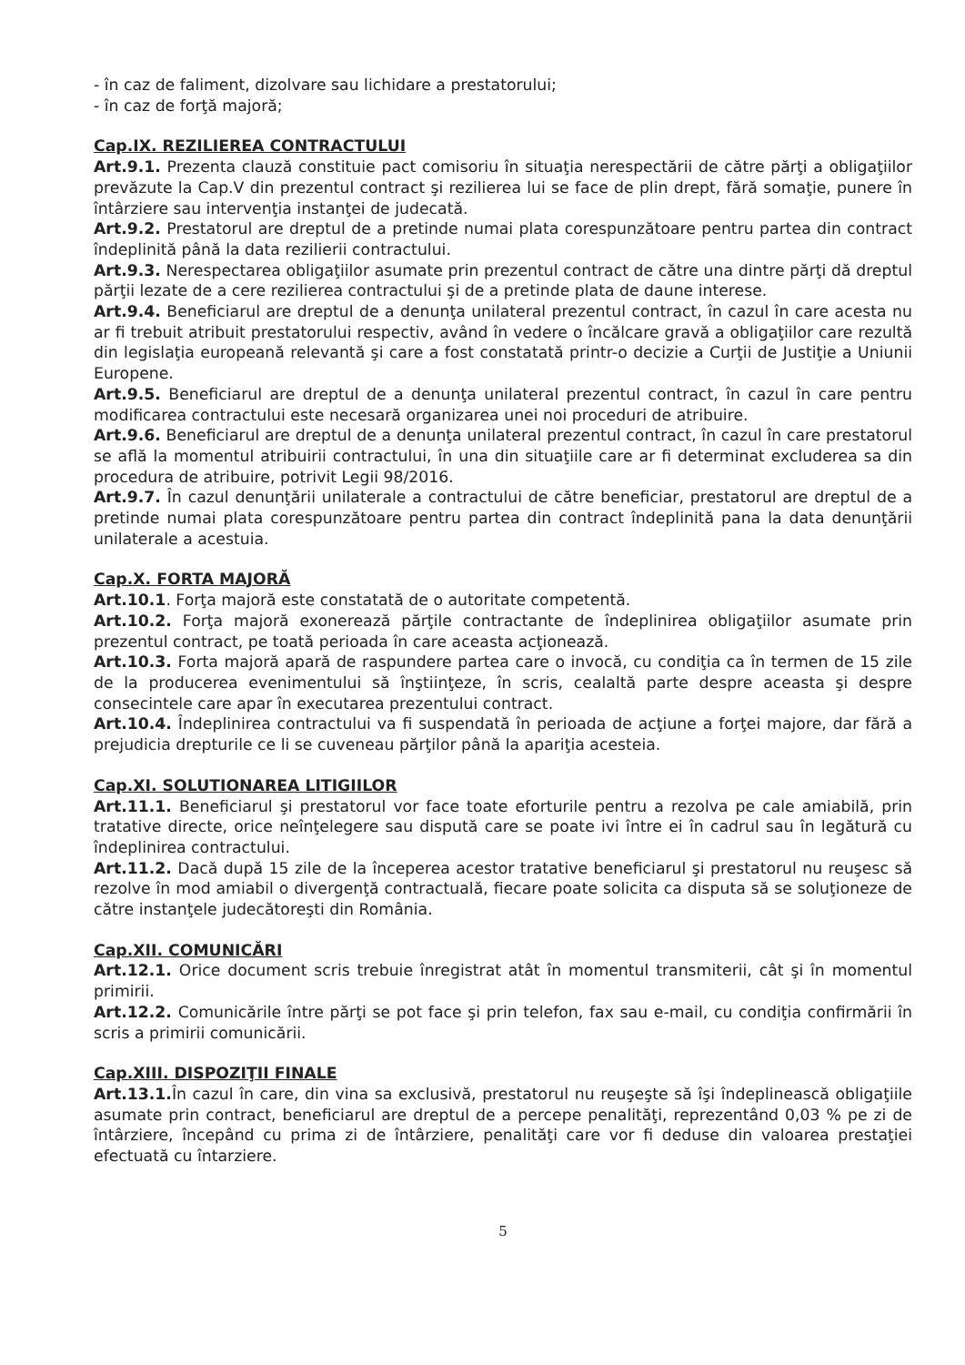- în caz de faliment, dizolvare sau lichidare a prestatorului;
- în caz de forţă majoră;
Cap.IX. REZILIEREA CONTRACTULUI
Art.9.1. Prezenta clauză constituie pact comisoriu în situaţia nerespectării de către părţi a obligaţiilor prevăzute la Cap.V din prezentul contract şi rezilierea lui se face de plin drept, fără somaţie, punere în întârziere sau intervenţia instanţei de judecată.
Art.9.2. Prestatorul are dreptul de a pretinde numai plata corespunzătoare pentru partea din contract îndeplinită până la data rezilierii contractului.
Art.9.3. Nerespectarea obligaţiilor asumate prin prezentul contract de către una dintre părţi dă dreptul părţii lezate de a cere rezilierea contractului şi de a pretinde plata de daune interese.
Art.9.4. Beneficiarul are dreptul de a denunţa unilateral prezentul contract, în cazul în care acesta nu ar fi trebuit atribuit prestatorului respectiv, având în vedere o încălcare gravă a obligaţiilor care rezultă din legislaţia europeană relevantă şi care a fost constatată printr-o decizie a Curţii de Justiţie a Uniunii Europene.
Art.9.5. Beneficiarul are dreptul de a denunţa unilateral prezentul contract, în cazul în care pentru modificarea contractului este necesară organizarea unei noi proceduri de atribuire.
Art.9.6. Beneficiarul are dreptul de a denunţa unilateral prezentul contract, în cazul în care prestatorul se află la momentul atribuirii contractului, în una din situaţiile care ar fi determinat excluderea sa din procedura de atribuire, potrivit Legii 98/2016.
Art.9.7. În cazul denunţării unilaterale a contractului de către beneficiar, prestatorul are dreptul de a pretinde numai plata corespunzătoare pentru partea din contract îndeplinită pana la data denunţării unilaterale a acestuia.
Cap.X. FORTA MAJORĂ
Art.10.1. Forţa majoră este constatată de o autoritate competentă.
Art.10.2. Forţa majoră exonerează părţile contractante de îndeplinirea obligaţiilor asumate prin prezentul contract, pe toată perioada în care aceasta acţionează.
Art.10.3. Forta majoră apară de raspundere partea care o invocă, cu condiţia ca în termen de 15 zile de la producerea evenimentului să înştiinţeze, în scris, cealaltă parte despre aceasta şi despre consecintele care apar în executarea prezentului contract.
Art.10.4. Îndeplinirea contractului va fi suspendată în perioada de acţiune a forţei majore, dar fără a prejudicia drepturile ce li se cuveneau părţilor până la apariţia acesteia.
Cap.XI. SOLUTIONAREA LITIGIILOR
Art.11.1. Beneficiarul şi prestatorul vor face toate eforturile pentru a rezolva pe cale amiabilă, prin tratative directe, orice neînţelegere sau dispută care se poate ivi între ei în cadrul sau în legătură cu îndeplinirea contractului.
Art.11.2. Dacă după 15 zile de la începerea acestor tratative beneficiarul şi prestatorul nu reuşesc să rezolve în mod amiabil o divergenţă contractuală, fiecare poate solicita ca disputa să se soluţioneze de către instanţele judecătoreşti din România.
Cap.XII. COMUNICĂRI
Art.12.1. Orice document scris trebuie înregistrat atât în momentul transmiterii, cât şi în momentul primirii.
Art.12.2. Comunicările între părţi se pot face şi prin telefon, fax sau e-mail, cu condiţia confirmării în scris a primirii comunicării.
Cap.XIII. DISPOZIŢII FINALE
Art.13.1. În cazul în care, din vina sa exclusivă, prestatorul nu reuşeşte să îşi îndeplinească obligaţiile asumate prin contract, beneficiarul are dreptul de a percepe penalităţi, reprezentând 0,03 % pe zi de întârziere, începând cu prima zi de întârziere, penalităţi care vor fi deduse din valoarea prestaţiei efectuată cu întarziere.
5